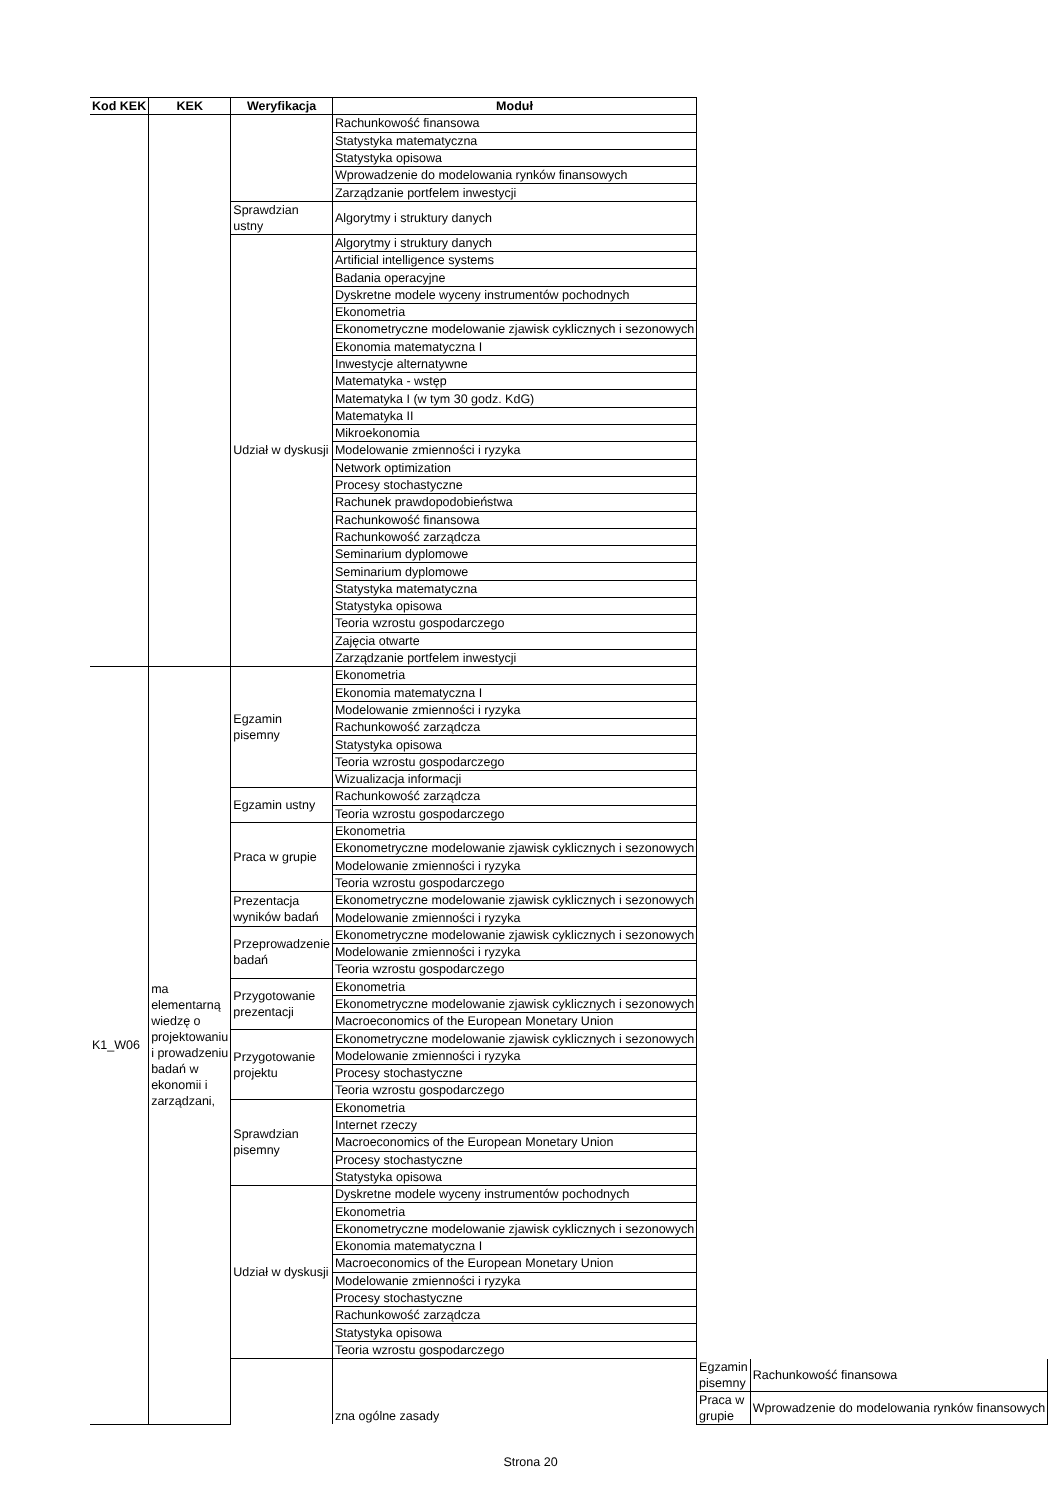| Kod KEK | KEK | Weryfikacja | Moduł | | |
| --- | --- | --- | --- | --- | --- |
| | | | Rachunkowość finansowa | | |
| | | | Statystyka matematyczna | | |
| | | | Statystyka opisowa | | |
| | | | Wprowadzenie do modelowania rynków finansowych | | |
| | | | Zarządzanie portfelem inwestycji | | |
| | | Sprawdzian ustny | Algorytmy i struktury danych | | |
| | | Udział w dyskusji | Algorytmy i struktury danych | | |
| | | | Artificial intelligence systems | | |
| | | | Badania operacyjne | | |
| | | | Dyskretne modele wyceny instrumentów pochodnych | | |
| | | | Ekonometria | | |
| | | | Ekonometryczne modelowanie zjawisk cyklicznych i sezonowych | | |
| | | | Ekonomia matematyczna I | | |
| | | | Inwestycje alternatywne | | |
| | | | Matematyka - wstęp | | |
| | | | Matematyka I (w tym 30 godz. KdG) | | |
| | | | Matematyka II | | |
| | | | Mikroekonomia | | |
| | | | Modelowanie zmienności i ryzyka | | |
| | | | Network optimization | | |
| | | | Procesy stochastyczne | | |
| | | | Rachunek prawdopodobieństwa | | |
| | | | Rachunkowość finansowa | | |
| | | | Rachunkowość zarządcza | | |
| | | | Seminarium dyplomowe | | |
| | | | Seminarium dyplomowe | | |
| | | | Statystyka matematyczna | | |
| | | | Statystyka opisowa | | |
| | | | Teoria wzrostu gospodarczego | | |
| | | | Zajęcia otwarte | | |
| | | | Zarządzanie portfelem inwestycji | | |
| K1_W06 | ma elementarną wiedzę o projektowaniu i prowadzeniu badań w ekonomii i zarządzani, | Egzamin pisemny | Ekonometria | | |
| | | | Ekonomia matematyczna I | | |
| | | | Modelowanie zmienności i ryzyka | | |
| | | | Rachunkowość zarządcza | | |
| | | | Statystyka opisowa | | |
| | | | Teoria wzrostu gospodarczego | | |
| | | | Wizualizacja informacji | | |
| | | Egzamin ustny | Rachunkowość zarządcza | | |
| | | | Teoria wzrostu gospodarczego | | |
| | | Praca w grupie | Ekonometria | | |
| | | | Ekonometryczne modelowanie zjawisk cyklicznych i sezonowych | | |
| | | | Modelowanie zmienności i ryzyka | | |
| | | | Teoria wzrostu gospodarczego | | |
| | | Prezentacja wyników badań | Ekonometryczne modelowanie zjawisk cyklicznych i sezonowych | | |
| | | | Modelowanie zmienności i ryzyka | | |
| | | Przeprowadzenie badań | Ekonometryczne modelowanie zjawisk cyklicznych i sezonowych | | |
| | | | Modelowanie zmienności i ryzyka | | |
| | | | Teoria wzrostu gospodarczego | | |
| | | Przygotowanie prezentacji | Ekonometria | | |
| | | | Ekonometryczne modelowanie zjawisk cyklicznych i sezonowych | | |
| | | | Macroeconomics of the European Monetary Union | | |
| | | Przygotowanie projektu | Ekonometryczne modelowanie zjawisk cyklicznych i sezonowych | | |
| | | | Modelowanie zmienności i ryzyka | | |
| | | | Procesy stochastyczne | | |
| | | | Teoria wzrostu gospodarczego | | |
| | | Sprawdzian pisemny | Ekonometria | | |
| | | | Internet rzeczy | | |
| | | | Macroeconomics of the European Monetary Union | | |
| | | | Procesy stochastyczne | | |
| | | | Statystyka opisowa | | |
| | | Udział w dyskusji | Dyskretne modele wyceny instrumentów pochodnych | | |
| | | | Ekonometria | | |
| | | | Ekonometryczne modelowanie zjawisk cyklicznych i sezonowych | | |
| | | | Ekonomia matematyczna I | | |
| | | | Macroeconomics of the European Monetary Union | | |
| | | | Modelowanie zmienności i ryzyka | | |
| | | | Procesy stochastyczne | | |
| | | | Rachunkowość zarządcza | | |
| | | | Statystyka opisowa | | |
| | | | Teoria wzrostu gospodarczego | | |
| | | | zna ogólne zasady | Egzamin pisemny | Rachunkowość finansowa |
| | | | | Praca w grupie | Wprowadzenie do modelowania rynków finansowych |
Strona 20